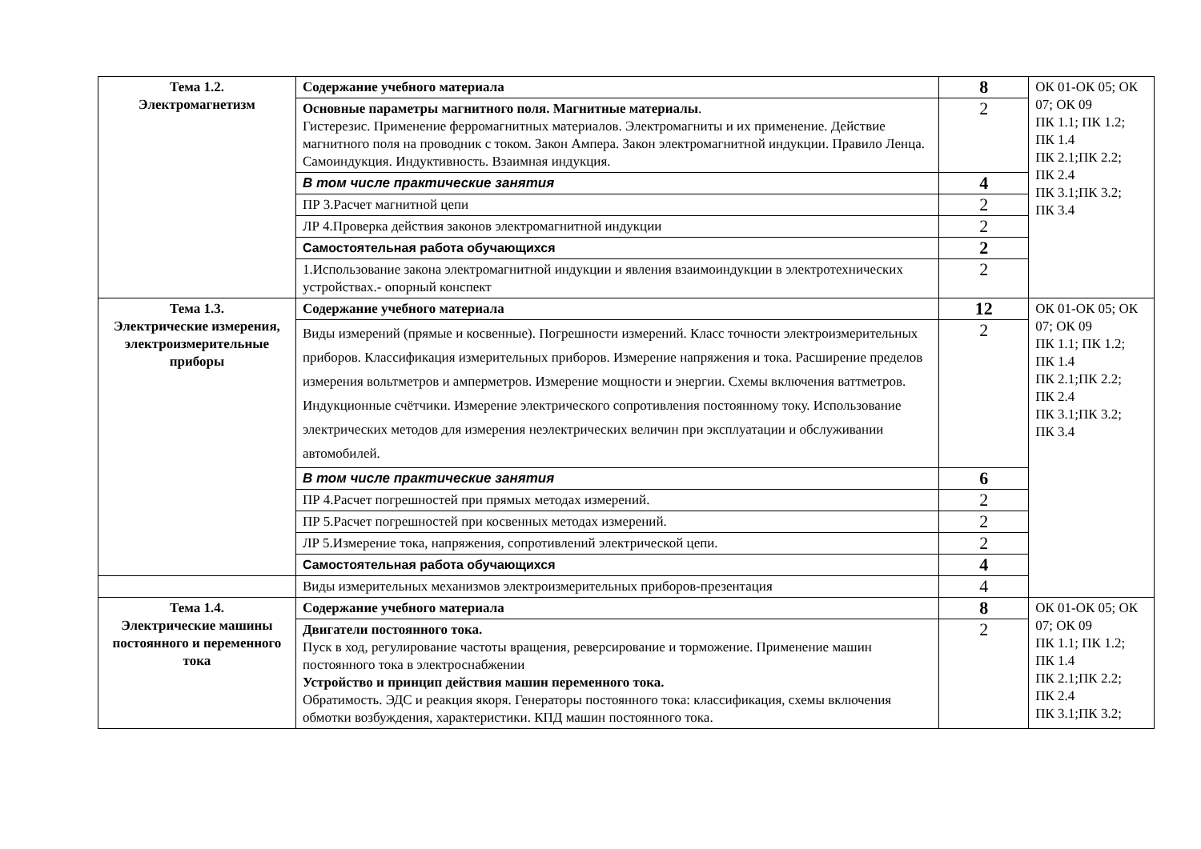| Тема 1.2. Электромагнетизм | Содержание учебного материала | 8 | ОК 01-ОК 05; ОК 07; ОК 09 ПК 1.1; ПК 1.2; ПК 1.4 ПК 2.1;ПК 2.2; ПК 2.4 ПК 3.1;ПК 3.2; ПК 3.4 |
| | Основные параметры магнитного поля. Магнитные материалы . Гистерезис. Применение ферромагнитных материалов. Электромагниты и их применение. Действие магнитного поля на проводник с током. Закон Ампера. Закон электромагнитной индукции. Правило Ленца. Самоиндукция. Индуктивность. Взаимная индукция. | 2 | |
| | В том числе практические занятия | 4 | |
| | ПР 3.Расчет магнитной цепи | 2 | |
| | ЛР 4.Проверка действия законов электромагнитной индукции | 2 | |
| | Самостоятельная работа обучающихся | 2 | |
| | 1.Использование закона электромагнитной индукции и явления взаимоиндукции в электротехнических устройствах.- опорный конспект | 2 | |
| Тема 1.3. Электрические измерения, электроизмерительные приборы | Содержание учебного материала | 12 | ОК 01-ОК 05; ОК 07; ОК 09 ПК 1.1; ПК 1.2; ПК 1.4 ПК 2.1;ПК 2.2; ПК 2.4 ПК 3.1;ПК 3.2; ПК 3.4 |
| | Виды измерений (прямые и косвенные). Погрешности измерений. Класс точности электроизмерительных приборов. Классификация измерительных приборов. Измерение напряжения и тока. Расширение пределов измерения вольтметров и амперметров. Измерение мощности и энергии. Схемы включения ваттметров. Индукционные счётчики. Измерение электрического сопротивления постоянному току. Использование электрических методов для измерения неэлектрических величин при эксплуатации и обслуживании автомобилей. | 2 | |
| | В том числе практические занятия | 6 | |
| | ПР 4.Расчет погрешностей при прямых методах измерений. | 2 | |
| | ПР 5.Расчет погрешностей при косвенных методах измерений. | 2 | |
| | ЛР 5.Измерение тока, напряжения, сопротивлений электрической цепи. | 2 | |
| | Самостоятельная работа обучающихся | 4 | |
| | Виды измерительных механизмов электроизмерительных приборов-презентация | 4 | |
| Тема 1.4. Электрические машины постоянного и переменного тока | Содержание учебного материала | 8 | ОК 01-ОК 05; ОК 07; ОК 09 ПК 1.1; ПК 1.2; ПК 1.4 ПК 2.1;ПК 2.2; ПК 2.4 ПК 3.1;ПК 3.2; |
| | Двигатели постоянного тока. Пуск в ход, регулирование частоты вращения, реверсирование и торможение. Применение машин постоянного тока в электроснабжении Устройство и принцип действия машин переменного тока. Обратимость. ЭДС и реакция якоря. Генераторы постоянного тока: классификация, схемы включения обмотки возбуждения, характеристики. КПД машин постоянного тока. | 2 | |